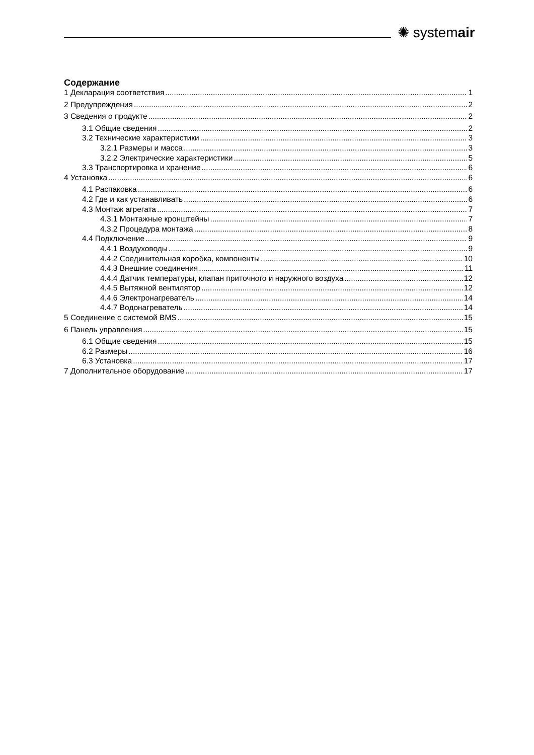✺ systemair
Содержание
1 Декларация соответствия 1
2 Предупреждения 2
3 Сведения о продукте 2
3.1 Общие сведения 2
3.2 Технические характеристики 3
3.2.1 Размеры и масса 3
3.2.2 Электрические характеристики 5
3.3 Транспортировка и хранение 6
4 Установка 6
4.1 Распаковка 6
4.2 Где и как устанавливать 6
4.3 Монтаж агрегата 7
4.3.1 Монтажные кронштейны 7
4.3.2 Процедура монтажа 8
4.4 Подключение 9
4.4.1 Воздуховоды 9
4.4.2 Соединительная коробка, компоненты 10
4.4.3 Внешние соединения 11
4.4.4 Датчик температуры, клапан приточного и наружного воздуха 12
4.4.5 Вытяжной вентилятор 12
4.4.6 Электронагреватель 14
4.4.7 Водонагреватель 14
5 Соединение с системой BMS 15
6 Панель управления 15
6.1 Общие сведения 15
6.2 Размеры 16
6.3 Установка 17
7 Дополнительное оборудование 17